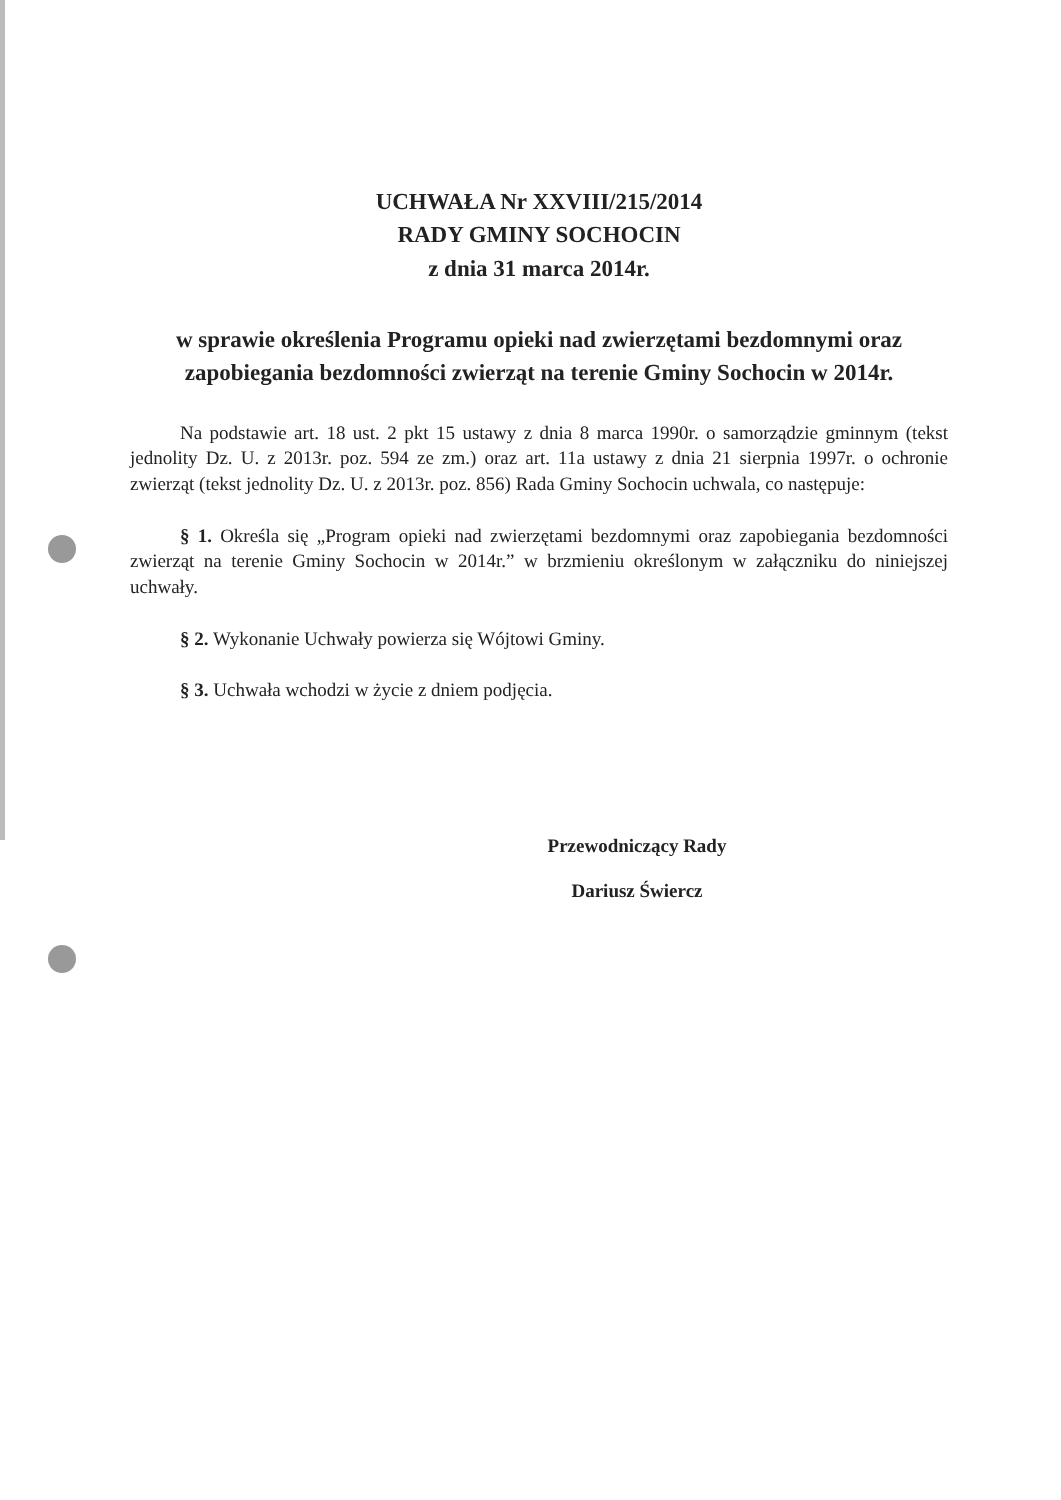UCHWAŁA Nr XXVIII/215/2014
RADY GMINY SOCHOCIN
z dnia 31 marca 2014r.
w sprawie określenia Programu opieki nad zwierzętami bezdomnymi oraz zapobiegania bezdomności zwierząt na terenie Gminy Sochocin w 2014r.
Na podstawie art. 18 ust. 2 pkt 15 ustawy z dnia 8 marca 1990r. o samorządzie gminnym (tekst jednolity Dz. U. z 2013r. poz. 594 ze zm.) oraz art. 11a ustawy z dnia 21 sierpnia 1997r. o ochronie zwierząt (tekst jednolity Dz. U. z 2013r. poz. 856) Rada Gminy Sochocin uchwala, co następuje:
§ 1. Określa się „Program opieki nad zwierzętami bezdomnymi oraz zapobiegania bezdomności zwierząt na terenie Gminy Sochocin w 2014r.” w brzmieniu określonym w załączniku do niniejszej uchwały.
§ 2. Wykonanie Uchwały powierza się Wójtowi Gminy.
§ 3. Uchwała wchodzi w życie z dniem podjęcia.
Przewodniczący Rady
Dariusz Świercz